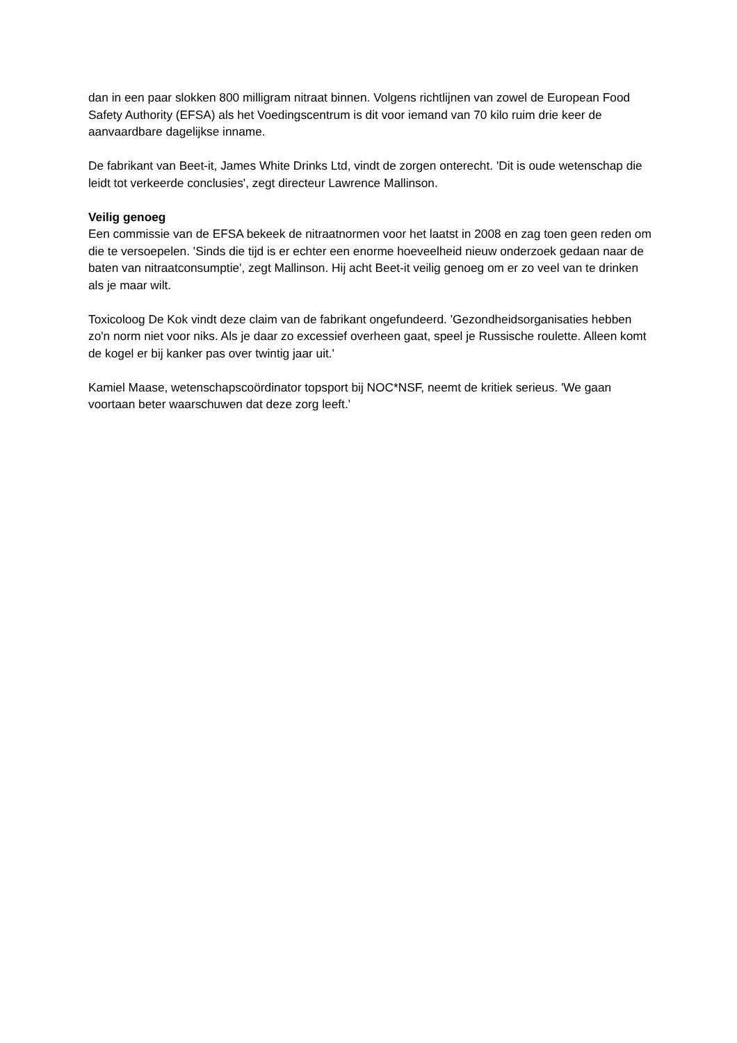dan in een paar slokken 800 milligram nitraat binnen. Volgens richtlijnen van zowel de European Food Safety Authority (EFSA) als het Voedingscentrum is dit voor iemand van 70 kilo ruim drie keer de aanvaardbare dagelijkse inname.
De fabrikant van Beet-it, James White Drinks Ltd, vindt de zorgen onterecht. 'Dit is oude wetenschap die leidt tot verkeerde conclusies', zegt directeur Lawrence Mallinson.
Veilig genoeg
Een commissie van de EFSA bekeek de nitraatnormen voor het laatst in 2008 en zag toen geen reden om die te versoepelen. 'Sinds die tijd is er echter een enorme hoeveelheid nieuw onderzoek gedaan naar de baten van nitraatconsumptie', zegt Mallinson. Hij acht Beet-it veilig genoeg om er zo veel van te drinken als je maar wilt.
Toxicoloog De Kok vindt deze claim van de fabrikant ongefundeerd. 'Gezondheidsorganisaties hebben zo'n norm niet voor niks. Als je daar zo excessief overheen gaat, speel je Russische roulette. Alleen komt de kogel er bij kanker pas over twintig jaar uit.'
Kamiel Maase, wetenschapscoördinator topsport bij NOC*NSF, neemt de kritiek serieus. 'We gaan voortaan beter waarschuwen dat deze zorg leeft.'